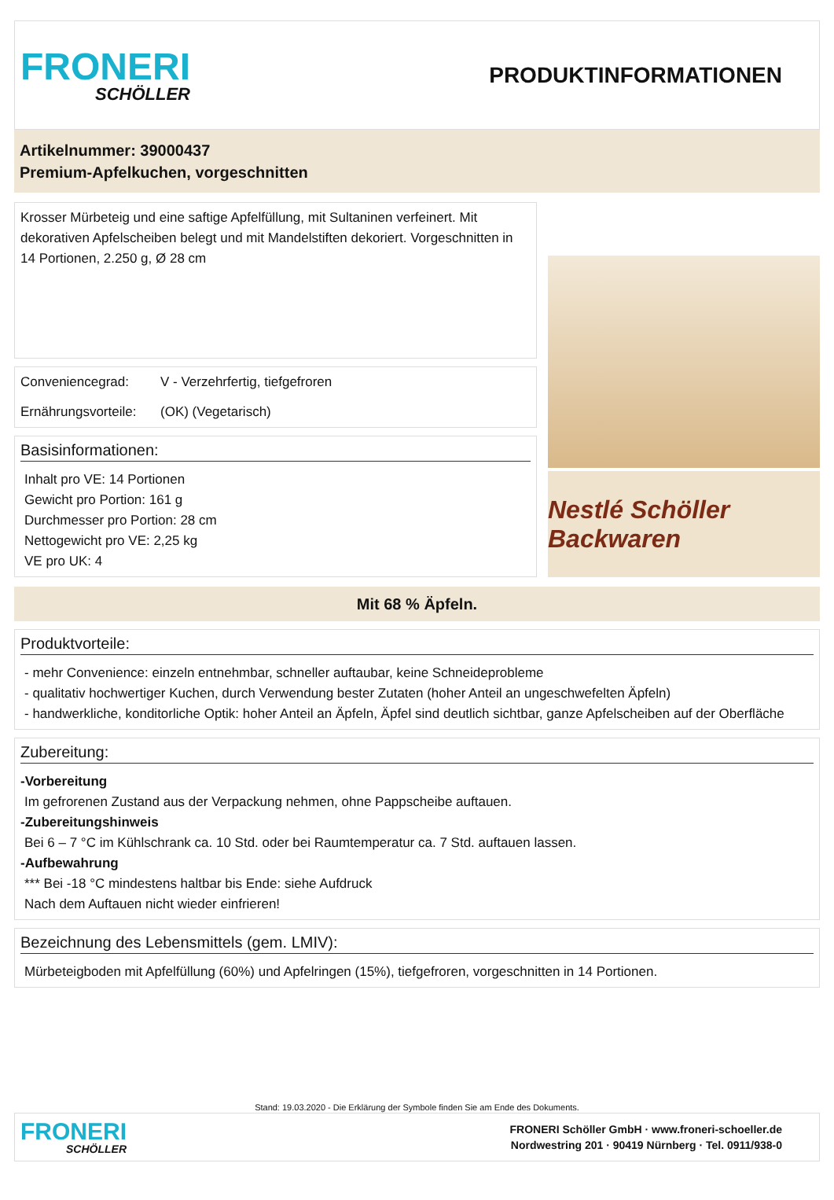FRONERI
SCHÖLLER
PRODUKTINFORMATIONEN
Artikelnummer: 39000437
Premium-Apfelkuchen, vorgeschnitten
Krosser Mürbeteig und eine saftige Apfelfüllung, mit Sultaninen verfeinert. Mit dekorativen Apfelscheiben belegt und mit Mandelstiften dekoriert. Vorgeschnitten in 14 Portionen, 2.250 g, Ø 28 cm
Conveniencegrad: V - Verzehrfertig, tiefgefroren
Ernährungsvorteile: (OK) (Vegetarisch)
Basisinformationen:
Inhalt pro VE: 14 Portionen
Gewicht pro Portion: 161 g
Durchmesser pro Portion: 28 cm
Nettogewicht pro VE: 2,25 kg
VE pro UK: 4
Nestlé Schöller Backwaren
Mit 68 % Äpfeln.
Produktvorteile:
- mehr Convenience: einzeln entnehmbar, schneller auftaubar, keine Schneideprobleme
- qualitativ hochwertiger Kuchen, durch Verwendung bester Zutaten (hoher Anteil an ungeschwefelten Äpfeln)
- handwerkliche, konditorliche Optik: hoher Anteil an Äpfeln, Äpfel sind deutlich sichtbar, ganze Apfelscheiben auf der Oberfläche
Zubereitung:
-Vorbereitung
Im gefrorenen Zustand aus der Verpackung nehmen, ohne Pappscheibe auftauen.
-Zubereitungshinweis
Bei 6 – 7 °C im Kühlschrank ca. 10 Std. oder bei Raumtemperatur ca. 7 Std. auftauen lassen.
-Aufbewahrung
*** Bei -18 °C mindestens haltbar bis Ende: siehe Aufdruck
Nach dem Auftauen nicht wieder einfrieren!
Bezeichnung des Lebensmittels (gem. LMIV):
Mürbeteigboden mit Apfelfüllung (60%) und Apfelringen (15%), tiefgefroren, vorgeschnitten in 14 Portionen.
Stand: 19.03.2020 - Die Erklärung der Symbole finden Sie am Ende des Dokuments.
FRONERI
SCHÖLLER
FRONERI Schöller GmbH · www.froneri-schoeller.de
Nordwestring 201 · 90419 Nürnberg · Tel. 0911/938-0